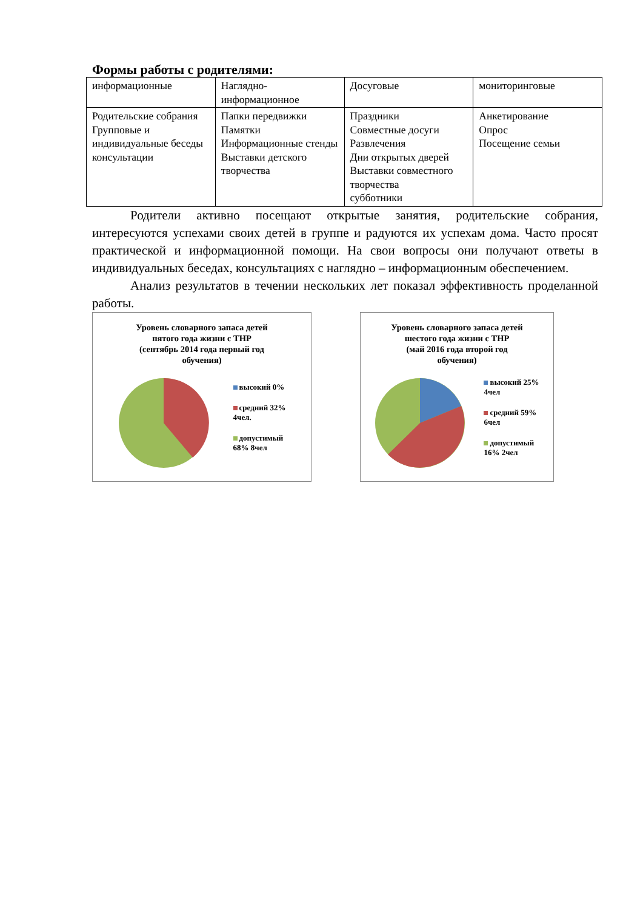Формы работы с родителями:
| информационные | Наглядно-информационное | Досуговые | мониторинговые |
| Родительские собрания Групповые и индивидуальные беседы консультации | Папки передвижки Памятки Информационные стенды Выставки детского творчества | Праздники Совместные досуги Развлечения Дни открытых дверей Выставки совместного творчества субботники | Анкетирование Опрос Посещение семьи |
Родители активно посещают открытые занятия, родительские собрания, интересуются успехами своих детей в группе и радуются их успехам дома. Часто просят практической и информационной помощи. На свои вопросы они получают ответы в индивидуальных беседах, консультациях с наглядно – информационным обеспечением.
Анализ результатов в течении нескольких лет показал эффективность проделанной работы.
Уровень словарного запаса детей
пятого года жизни с ТНР
(сентябрь 2014 года первый год
обучения)
высокий 0%
средний 32%
4чел.
допустимый
68% 8чел
Уровень словарного запаса детей
шестого года жизни с ТНР
(май 2016 года второй год
обучения)
высокий 25%
4чел
средний 59%
6чел
допустимый
16% 2чел